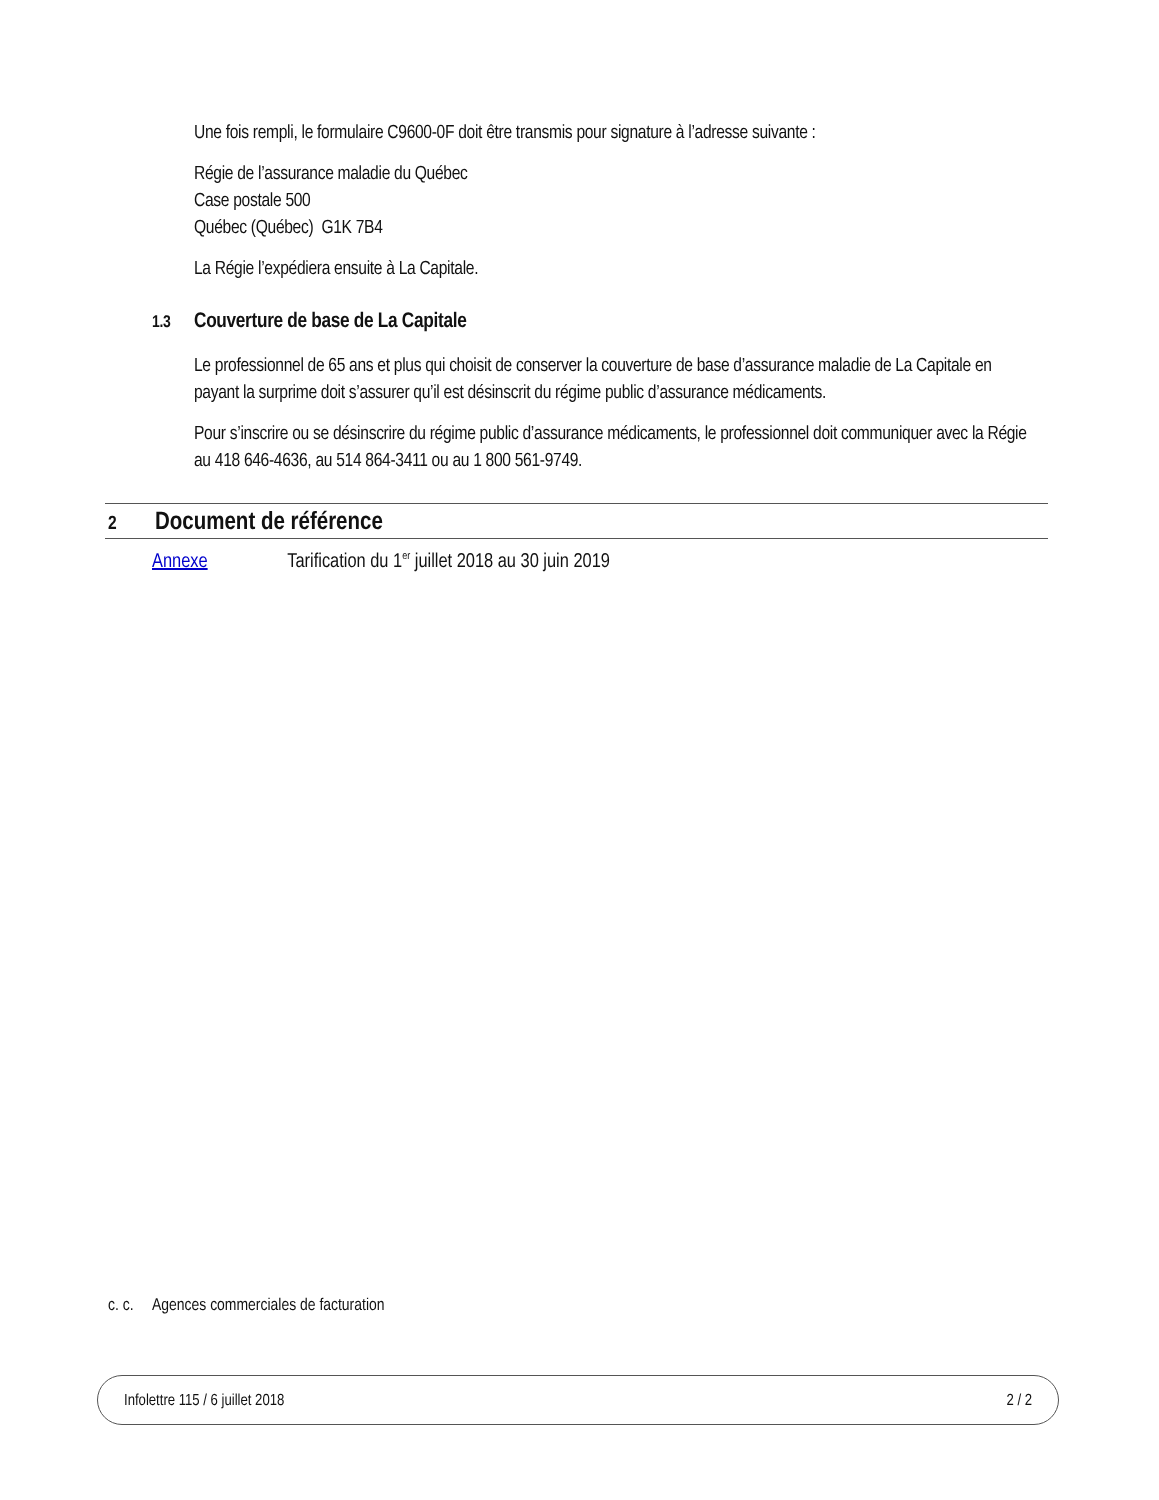Une fois rempli, le formulaire C9600-0F doit être transmis pour signature à l’adresse suivante :
Régie de l’assurance maladie du Québec
Case postale 500
Québec (Québec) G1K 7B4
La Régie l’expédiera ensuite à La Capitale.
1.3 Couverture de base de La Capitale
Le professionnel de 65 ans et plus qui choisit de conserver la couverture de base d’assurance maladie de La Capitale en payant la surprime doit s’assurer qu’il est désinscrit du régime public d’assurance médicaments.
Pour s’inscrire ou se désinscrire du régime public d’assurance médicaments, le professionnel doit communiquer avec la Régie au 418 646-4636, au 514 864-3411 ou au 1 800 561-9749.
2 Document de référence
Annexe Tarification du 1<sup>er</sup> juillet 2018 au 30 juin 2019
c. c. Agences commerciales de facturation
Infolettre 115 / 6 juillet 2018 2 / 2